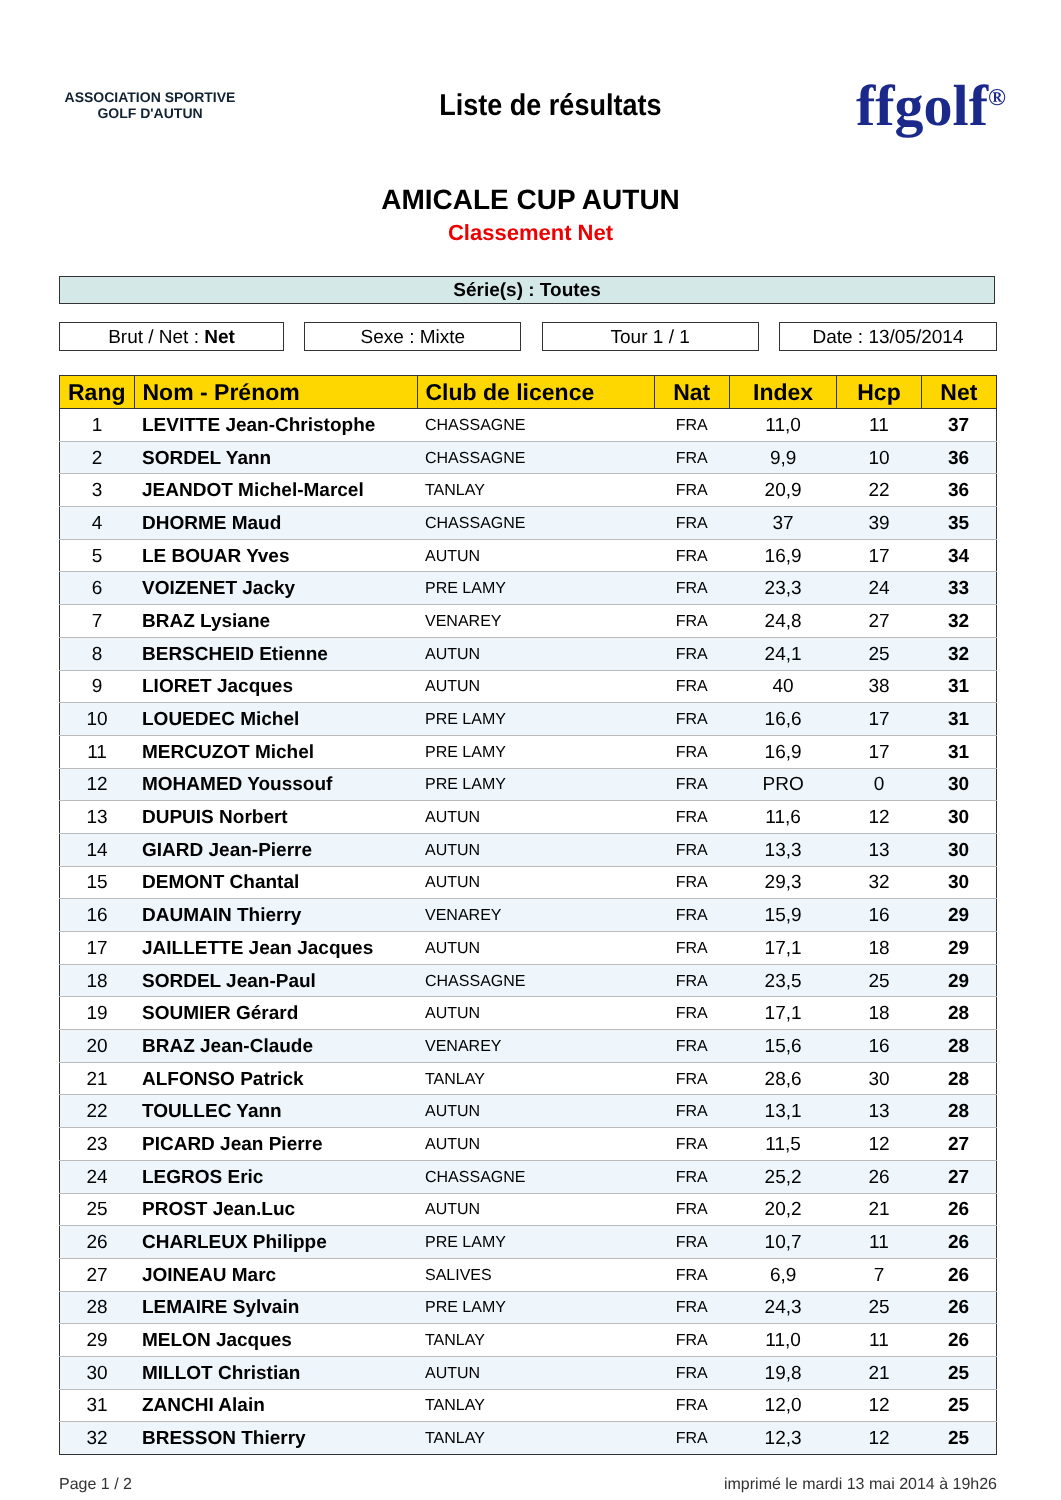ASSOCIATION SPORTIVE
GOLF D'AUTUN
Liste de résultats
ffgolf<sup>®</sup>
AMICALE CUP AUTUN
Classement Net
Série(s) : Toutes
Brut / Net : Net Sexe : Mixte Tour 1 / 1 Date : 13/05/2014
| Rang | Nom - Prénom | Club de licence | Nat | Index | Hcp | Net |
| --- | --- | --- | --- | --- | --- | --- |
| 1 | LEVITTE Jean-Christophe | CHASSAGNE | FRA | 11,0 | 11 | 37 |
| 2 | SORDEL Yann | CHASSAGNE | FRA | 9,9 | 10 | 36 |
| 3 | JEANDOT Michel-Marcel | TANLAY | FRA | 20,9 | 22 | 36 |
| 4 | DHORME Maud | CHASSAGNE | FRA | 37 | 39 | 35 |
| 5 | LE BOUAR Yves | AUTUN | FRA | 16,9 | 17 | 34 |
| 6 | VOIZENET Jacky | PRE LAMY | FRA | 23,3 | 24 | 33 |
| 7 | BRAZ Lysiane | VENAREY | FRA | 24,8 | 27 | 32 |
| 8 | BERSCHEID Etienne | AUTUN | FRA | 24,1 | 25 | 32 |
| 9 | LIORET Jacques | AUTUN | FRA | 40 | 38 | 31 |
| 10 | LOUEDEC Michel | PRE LAMY | FRA | 16,6 | 17 | 31 |
| 11 | MERCUZOT Michel | PRE LAMY | FRA | 16,9 | 17 | 31 |
| 12 | MOHAMED Youssouf | PRE LAMY | FRA | PRO | 0 | 30 |
| 13 | DUPUIS Norbert | AUTUN | FRA | 11,6 | 12 | 30 |
| 14 | GIARD Jean-Pierre | AUTUN | FRA | 13,3 | 13 | 30 |
| 15 | DEMONT Chantal | AUTUN | FRA | 29,3 | 32 | 30 |
| 16 | DAUMAIN Thierry | VENAREY | FRA | 15,9 | 16 | 29 |
| 17 | JAILLETTE Jean Jacques | AUTUN | FRA | 17,1 | 18 | 29 |
| 18 | SORDEL Jean-Paul | CHASSAGNE | FRA | 23,5 | 25 | 29 |
| 19 | SOUMIER Gérard | AUTUN | FRA | 17,1 | 18 | 28 |
| 20 | BRAZ Jean-Claude | VENAREY | FRA | 15,6 | 16 | 28 |
| 21 | ALFONSO Patrick | TANLAY | FRA | 28,6 | 30 | 28 |
| 22 | TOULLEC Yann | AUTUN | FRA | 13,1 | 13 | 28 |
| 23 | PICARD Jean Pierre | AUTUN | FRA | 11,5 | 12 | 27 |
| 24 | LEGROS Eric | CHASSAGNE | FRA | 25,2 | 26 | 27 |
| 25 | PROST Jean.Luc | AUTUN | FRA | 20,2 | 21 | 26 |
| 26 | CHARLEUX Philippe | PRE LAMY | FRA | 10,7 | 11 | 26 |
| 27 | JOINEAU Marc | SALIVES | FRA | 6,9 | 7 | 26 |
| 28 | LEMAIRE Sylvain | PRE LAMY | FRA | 24,3 | 25 | 26 |
| 29 | MELON Jacques | TANLAY | FRA | 11,0 | 11 | 26 |
| 30 | MILLOT Christian | AUTUN | FRA | 19,8 | 21 | 25 |
| 31 | ZANCHI Alain | TANLAY | FRA | 12,0 | 12 | 25 |
| 32 | BRESSON Thierry | TANLAY | FRA | 12,3 | 12 | 25 |
Page 1 / 2 imprimé le mardi 13 mai 2014 à 19h26